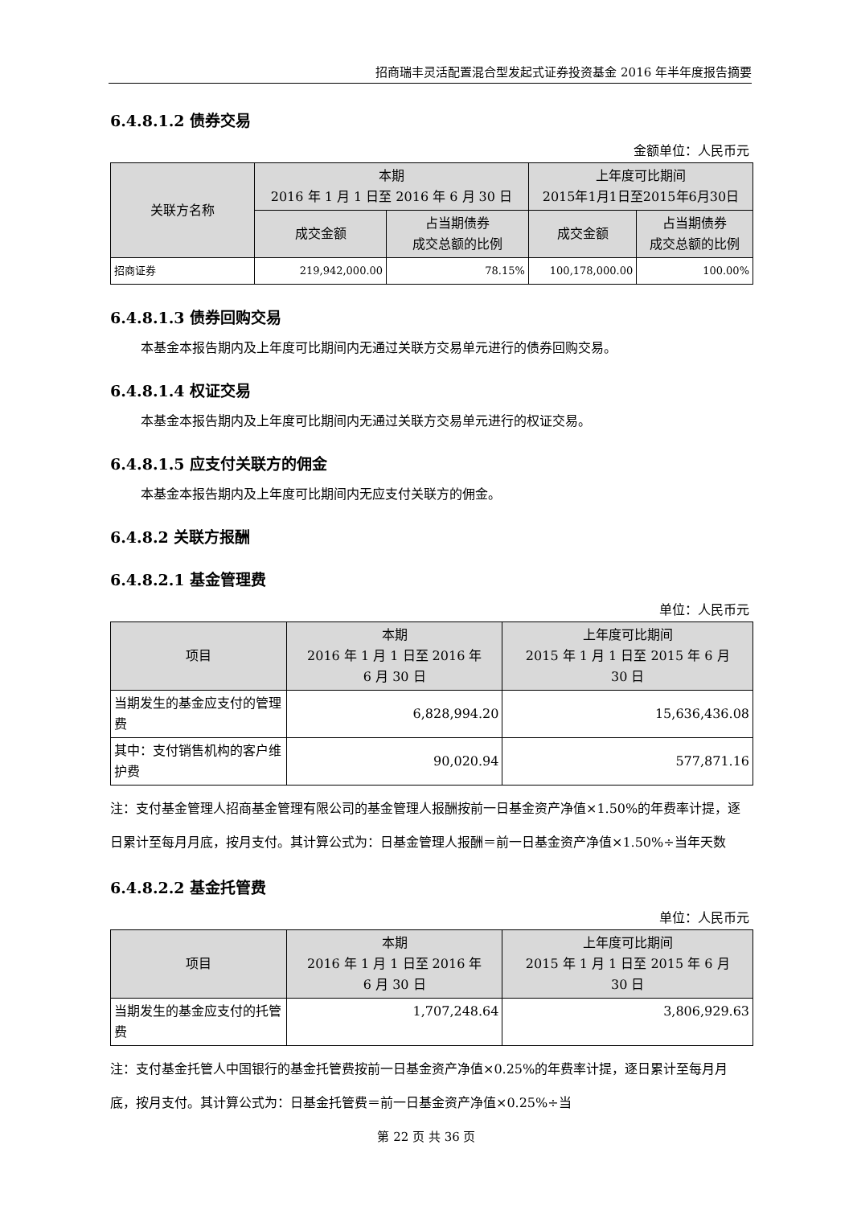招商瑞丰灵活配置混合型发起式证券投资基金 2016 年半年度报告摘要
6.4.8.1.2 债券交易
金额单位：人民币元
| 关联方名称 | 本期 2016 年 1 月 1 日至 2016 年 6 月 30 日 | | 上年度可比期间 2015年1月1日至2015年6月30日 | |
| --- | --- | --- | --- | --- |
| | 成交金额 | 占当期债券 成交总额的比例 | 成交金额 | 占当期债券 成交总额的比例 |
| 招商证券 | 219,942,000.00 | 78.15% | 100,178,000.00 | 100.00% |
6.4.8.1.3 债券回购交易
本基金本报告期内及上年度可比期间内无通过关联方交易单元进行的债券回购交易。
6.4.8.1.4 权证交易
本基金本报告期内及上年度可比期间内无通过关联方交易单元进行的权证交易。
6.4.8.1.5 应支付关联方的佣金
本基金本报告期内及上年度可比期间内无应支付关联方的佣金。
6.4.8.2 关联方报酬
6.4.8.2.1 基金管理费
单位：人民币元
| 项目 | 本期 2016 年 1 月 1 日至 2016 年 6 月 30 日 | 上年度可比期间 2015 年 1 月 1 日至 2015 年 6 月 30 日 |
| --- | --- | --- |
| 当期发生的基金应支付的管理费 | 6,828,994.20 | 15,636,436.08 |
| 其中：支付销售机构的客户维护费 | 90,020.94 | 577,871.16 |
注：支付基金管理人招商基金管理有限公司的基金管理人报酬按前一日基金资产净值×1.50%的年费率计提，逐日累计至每月月底，按月支付。其计算公式为：日基金管理人报酬＝前一日基金资产净值×1.50%÷当年天数
6.4.8.2.2 基金托管费
单位：人民币元
| 项目 | 本期 2016 年 1 月 1 日至 2016 年 6 月 30 日 | 上年度可比期间 2015 年 1 月 1 日至 2015 年 6 月 30 日 |
| --- | --- | --- |
| 当期发生的基金应支付的托管费 | 1,707,248.64 | 3,806,929.63 |
注：支付基金托管人中国银行的基金托管费按前一日基金资产净值×0.25%的年费率计提，逐日累计至每月月底，按月支付。其计算公式为：日基金托管费＝前一日基金资产净值×0.25%÷当
第 22 页 共 36 页